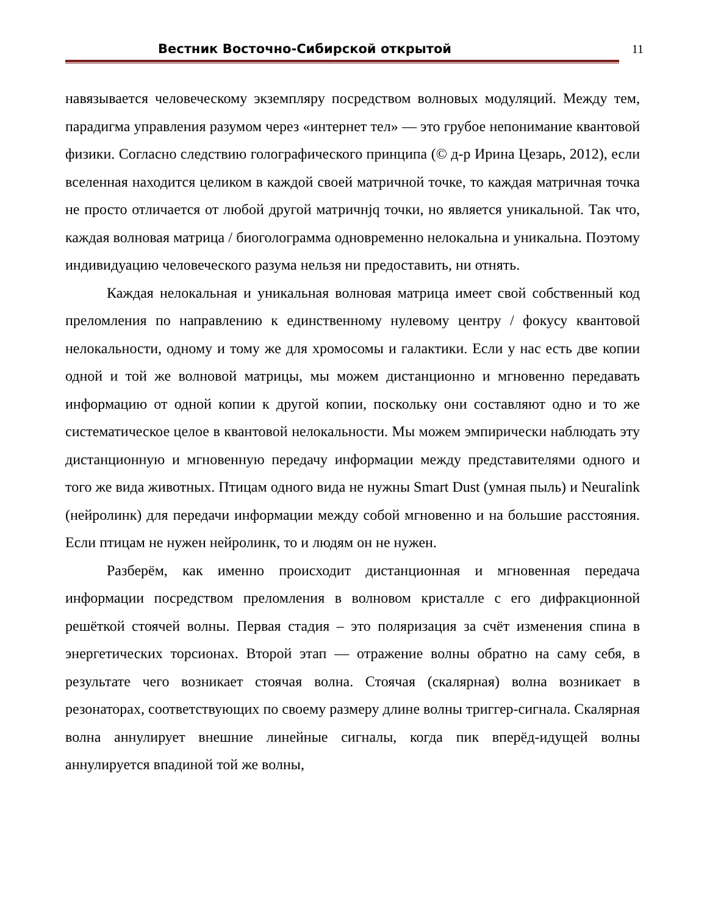Вестник Восточно-Сибирской открытой 11
навязывается человеческому экземпляру посредством волновых модуляций. Между тем, парадигма управления разумом через «интернет тел» — это грубое непонимание квантовой физики. Согласно следствию голографического принципа (© д-р Ирина Цезарь, 2012), если вселенная находится целиком в каждой своей матричной точке, то каждая матричная точка не просто отличается от любой другой матричнjq точки, но является уникальной. Так что, каждая волновая матрица / биоголограмма одновременно нелокальна и уникальна. Поэтому индивидуацию человеческого разума нельзя ни предоставить, ни отнять.
Каждая нелокальная и уникальная волновая матрица имеет свой собственный код преломления по направлению к единственному нулевому центру / фокусу квантовой нелокальности, одному и тому же для хромосомы и галактики. Если у нас есть две копии одной и той же волновой матрицы, мы можем дистанционно и мгновенно передавать информацию от одной копии к другой копии, поскольку они составляют одно и то же систематическое целое в квантовой нелокальности. Мы можем эмпирически наблюдать эту дистанционную и мгновенную передачу информации между представителями одного и того же вида животных. Птицам одного вида не нужны Smart Dust (умная пыль) и Neuralink (нейролинк) для передачи информации между собой мгновенно и на большие расстояния. Если птицам не нужен нейролинк, то и людям он не нужен.
Разберём, как именно происходит дистанционная и мгновенная передача информации посредством преломления в волновом кристалле с его дифракционной решёткой стоячей волны. Первая стадия – это поляризация за счёт изменения спина в энергетических торсионах. Второй этап — отражение волны обратно на саму себя, в результате чего возникает стоячая волна. Стоячая (скалярная) волна возникает в резонаторах, соответствующих по своему размеру длине волны триггер-сигнала. Скалярная волна аннулирует внешние линейные сигналы, когда пик вперёд-идущей волны аннулируется впадиной той же волны,